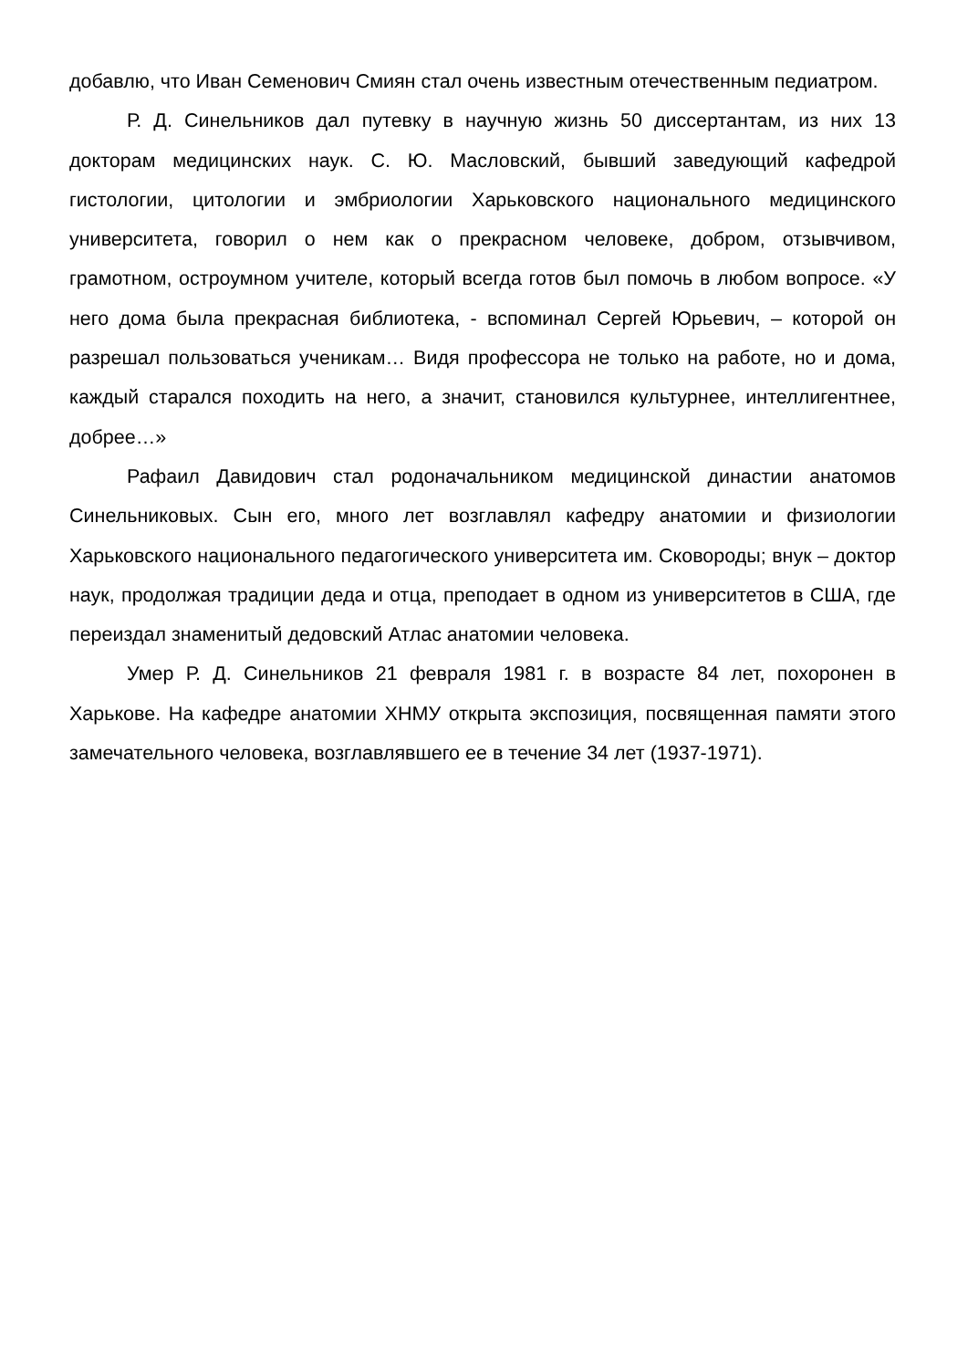добавлю, что Иван Семенович Смиян стал очень известным отечественным педиатром.
Р. Д. Синельников дал путевку в научную жизнь 50 диссертантам, из них 13 докторам медицинских наук. С. Ю. Масловский, бывший заведующий кафедрой гистологии, цитологии и эмбриологии Харьковского национального медицинского университета, говорил о нем как о прекрасном человеке, добром, отзывчивом, грамотном, остроумном учителе, который всегда готов был помочь в любом вопросе. «У него дома была прекрасная библиотека, - вспоминал Сергей Юрьевич, – которой он разрешал пользоваться ученикам… Видя профессора не только на работе, но и дома, каждый старался походить на него, а значит, становился культурнее, интеллигентнее, добрее…»
Рафаил Давидович стал родоначальником медицинской династии анатомов Синельниковых. Сын его, много лет возглавлял кафедру анатомии и физиологии Харьковского национального педагогического университета им. Сковороды; внук – доктор наук, продолжая традиции деда и отца, преподает в одном из университетов в США, где переиздал знаменитый дедовский Атлас анатомии человека.
Умер Р. Д. Синельников 21 февраля 1981 г. в возрасте 84 лет, похоронен в Харькове. На кафедре анатомии ХНМУ открыта экспозиция, посвященная памяти этого замечательного человека, возглавлявшего ее в течение 34 лет (1937-1971).